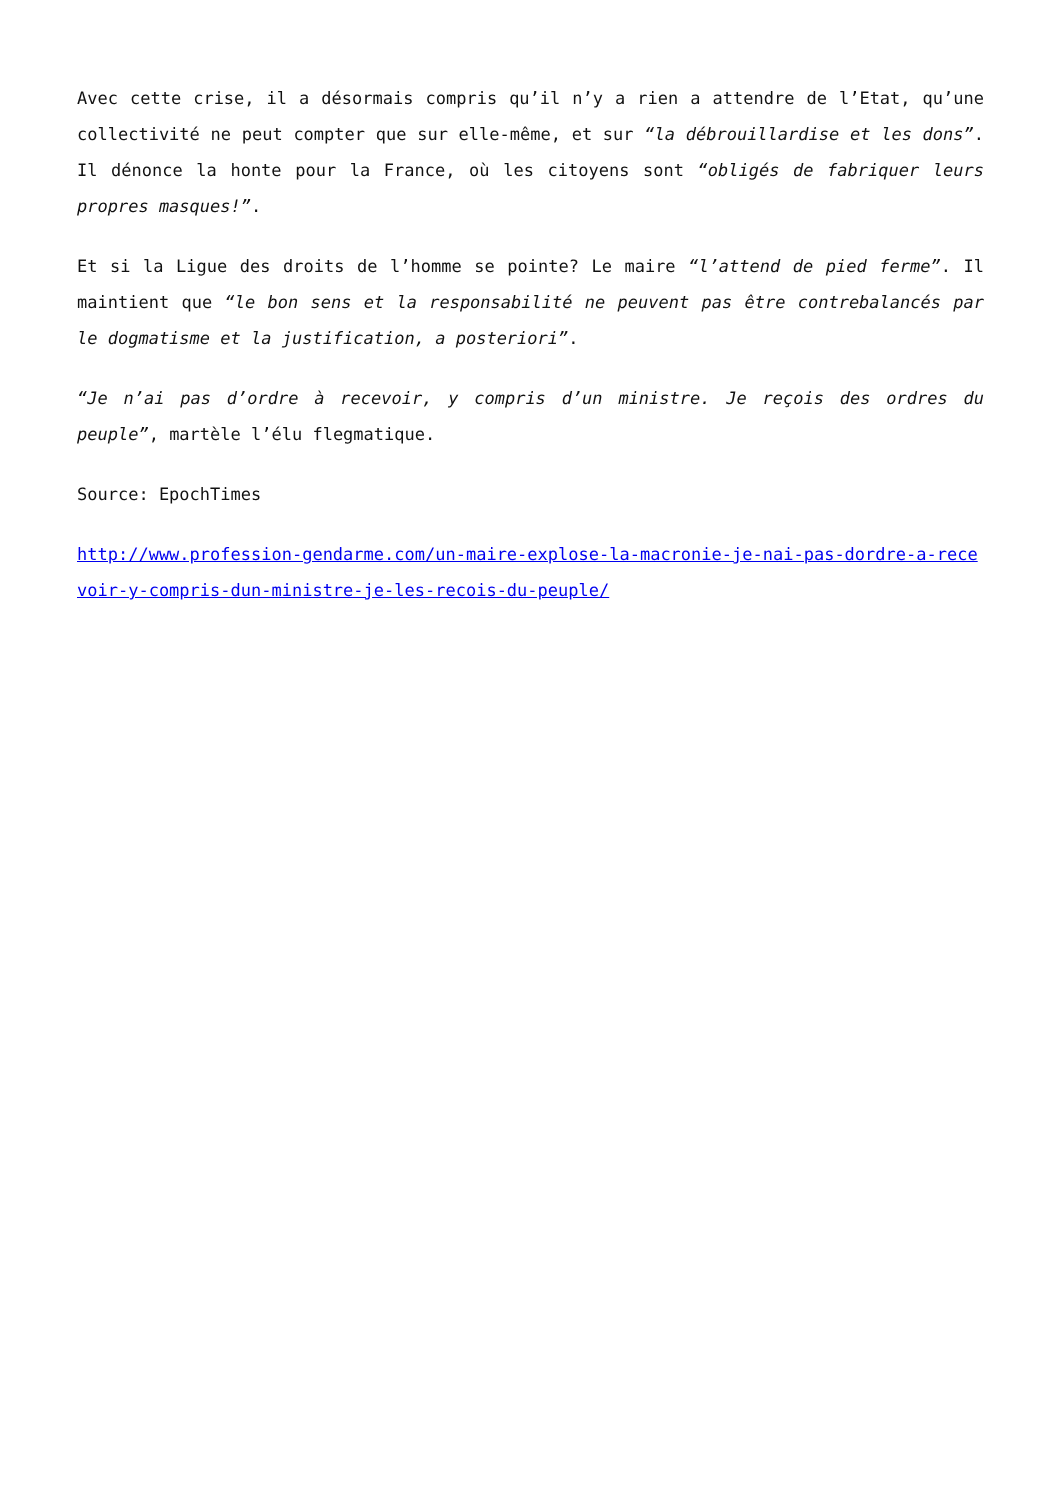Avec cette crise, il a désormais compris qu’il n’y a rien a attendre de l’Etat, qu’une collectivité ne peut compter que sur elle-même, et sur “la débrouillardise et les dons”. Il dénonce la honte pour la France, où les citoyens sont “obligés de fabriquer leurs propres masques!”.
Et si la Ligue des droits de l’homme se pointe? Le maire “l’attend de pied ferme”. Il maintient que “le bon sens et la responsabilité ne peuvent pas être contrebalancés par le dogmatisme et la justification, a posteriori”.
“Je n’ai pas d’ordre à recevoir, y compris d’un ministre. Je reçois des ordres du peuple”, martèle l’élu flegmatique.
Source: EpochTimes
http://www.profession-gendarme.com/un-maire-explose-la-macronie-je-nai-pas-dordre-a-recevoir-y-compris-dun-ministre-je-les-recois-du-peuple/